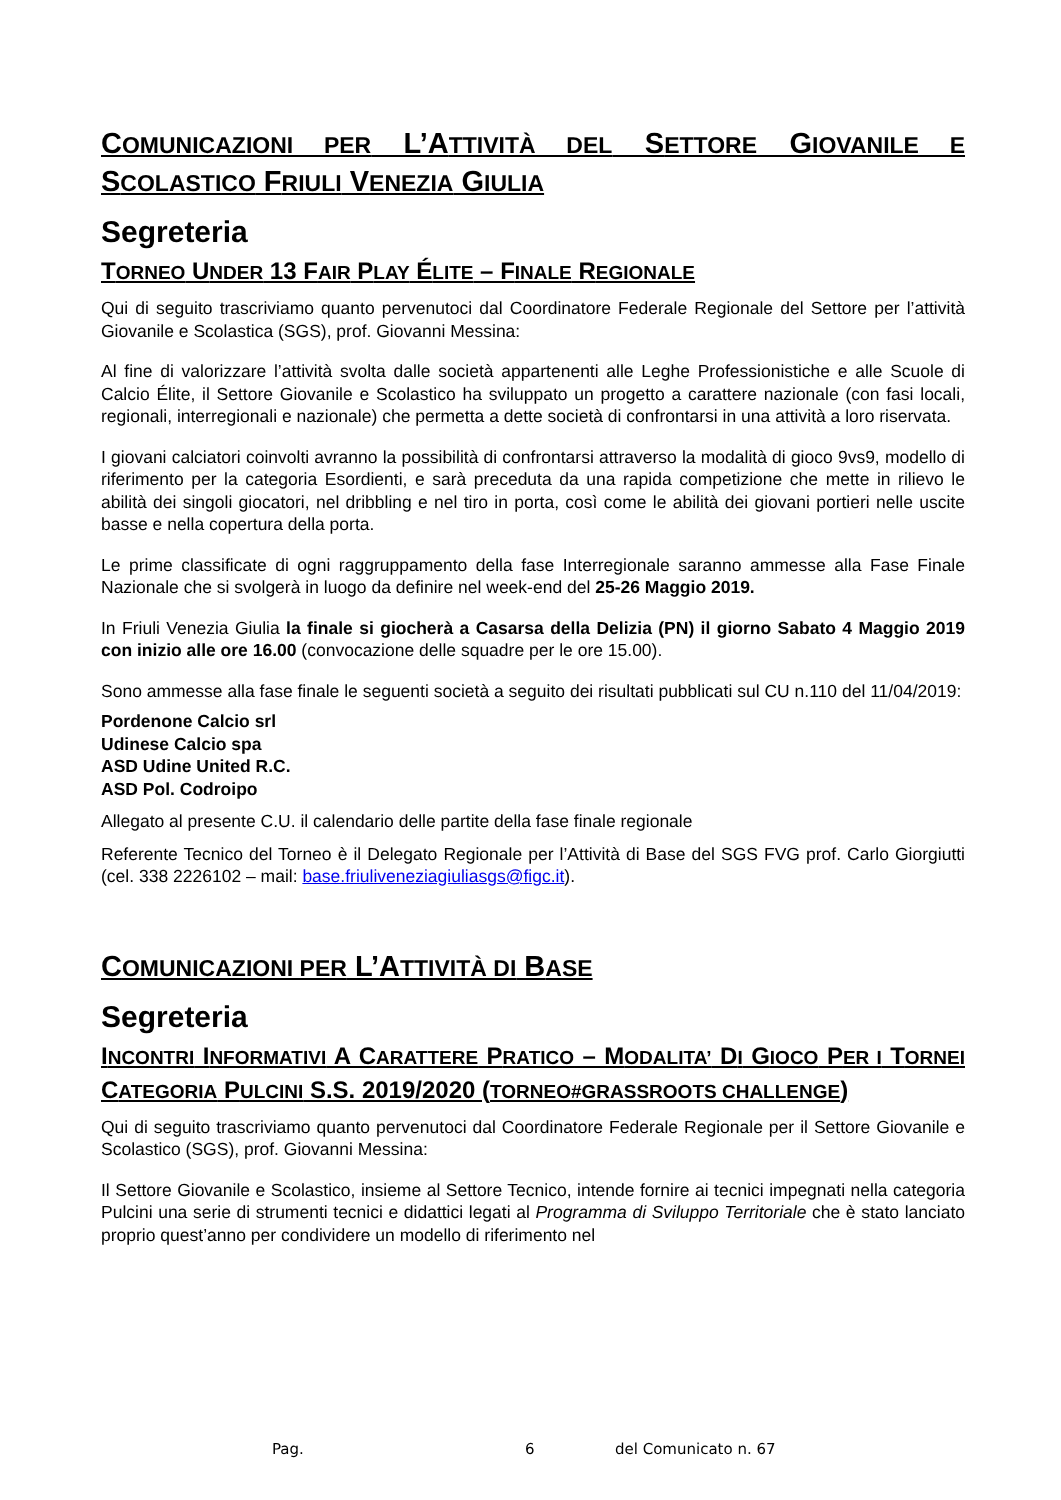COMUNICAZIONI PER L’ATTIVITÀ DEL SETTORE GIOVANILE E SCOLASTICO FRIULI VENEZIA GIULIA
Segreteria
TORNEO UNDER 13 FAIR PLAY ÉLITE – FINALE REGIONALE
Qui di seguito trascriviamo quanto pervenutoci dal Coordinatore Federale Regionale del Settore per l’attività Giovanile e Scolastica (SGS), prof. Giovanni Messina:
Al fine di valorizzare l’attività svolta dalle società appartenenti alle Leghe Professionistiche e alle Scuole di Calcio Élite, il Settore Giovanile e Scolastico ha sviluppato un progetto a carattere nazionale (con fasi locali, regionali, interregionali e nazionale) che permetta a dette società di confrontarsi in una attività a loro riservata.
I giovani calciatori coinvolti avranno la possibilità di confrontarsi attraverso la modalità di gioco 9vs9, modello di riferimento per la categoria Esordienti, e sarà preceduta da una rapida competizione che mette in rilievo le abilità dei singoli giocatori, nel dribbling e nel tiro in porta, così come le abilità dei giovani portieri nelle uscite basse e nella copertura della porta.
Le prime classificate di ogni raggruppamento della fase Interregionale saranno ammesse alla Fase Finale Nazionale che si svolgerà in luogo da definire nel week-end del 25-26 Maggio 2019.
In Friuli Venezia Giulia la finale si giocherà a Casarsa della Delizia (PN) il giorno Sabato 4 Maggio 2019 con inizio alle ore 16.00 (convocazione delle squadre per le ore 15.00).
Sono ammesse alla fase finale le seguenti società a seguito dei risultati pubblicati sul CU n.110 del 11/04/2019:
Pordenone Calcio srl
Udinese Calcio spa
ASD Udine United R.C.
ASD Pol. Codroipo
Allegato al presente C.U. il calendario delle partite della fase finale regionale
Referente Tecnico del Torneo è il Delegato Regionale per l’Attività di Base del SGS FVG prof. Carlo Giorgiutti (cel. 338 2226102 – mail: base.friuliveneziagiuliasgs@figc.it).
COMUNICAZIONI PER L’ATTIVITÀ DI BASE
Segreteria
INCONTRI INFORMATIVI A CARATTERE PRATICO – MODALITA’ DI GIOCO PER I TORNEI CATEGORIA PULCINI S.S. 2019/2020 (TORNEO#GRASSROOTS CHALLENGE)
Qui di seguito trascriviamo quanto pervenutoci dal Coordinatore Federale Regionale per il Settore Giovanile e Scolastico (SGS), prof. Giovanni Messina:
Il Settore Giovanile e Scolastico, insieme al Settore Tecnico, intende fornire ai tecnici impegnati nella categoria Pulcini una serie di strumenti tecnici e didattici legati al Programma di Sviluppo Territoriale che è stato lanciato proprio quest’anno per condividere un modello di riferimento nel
Pag. 6 del Comunicato n. 67